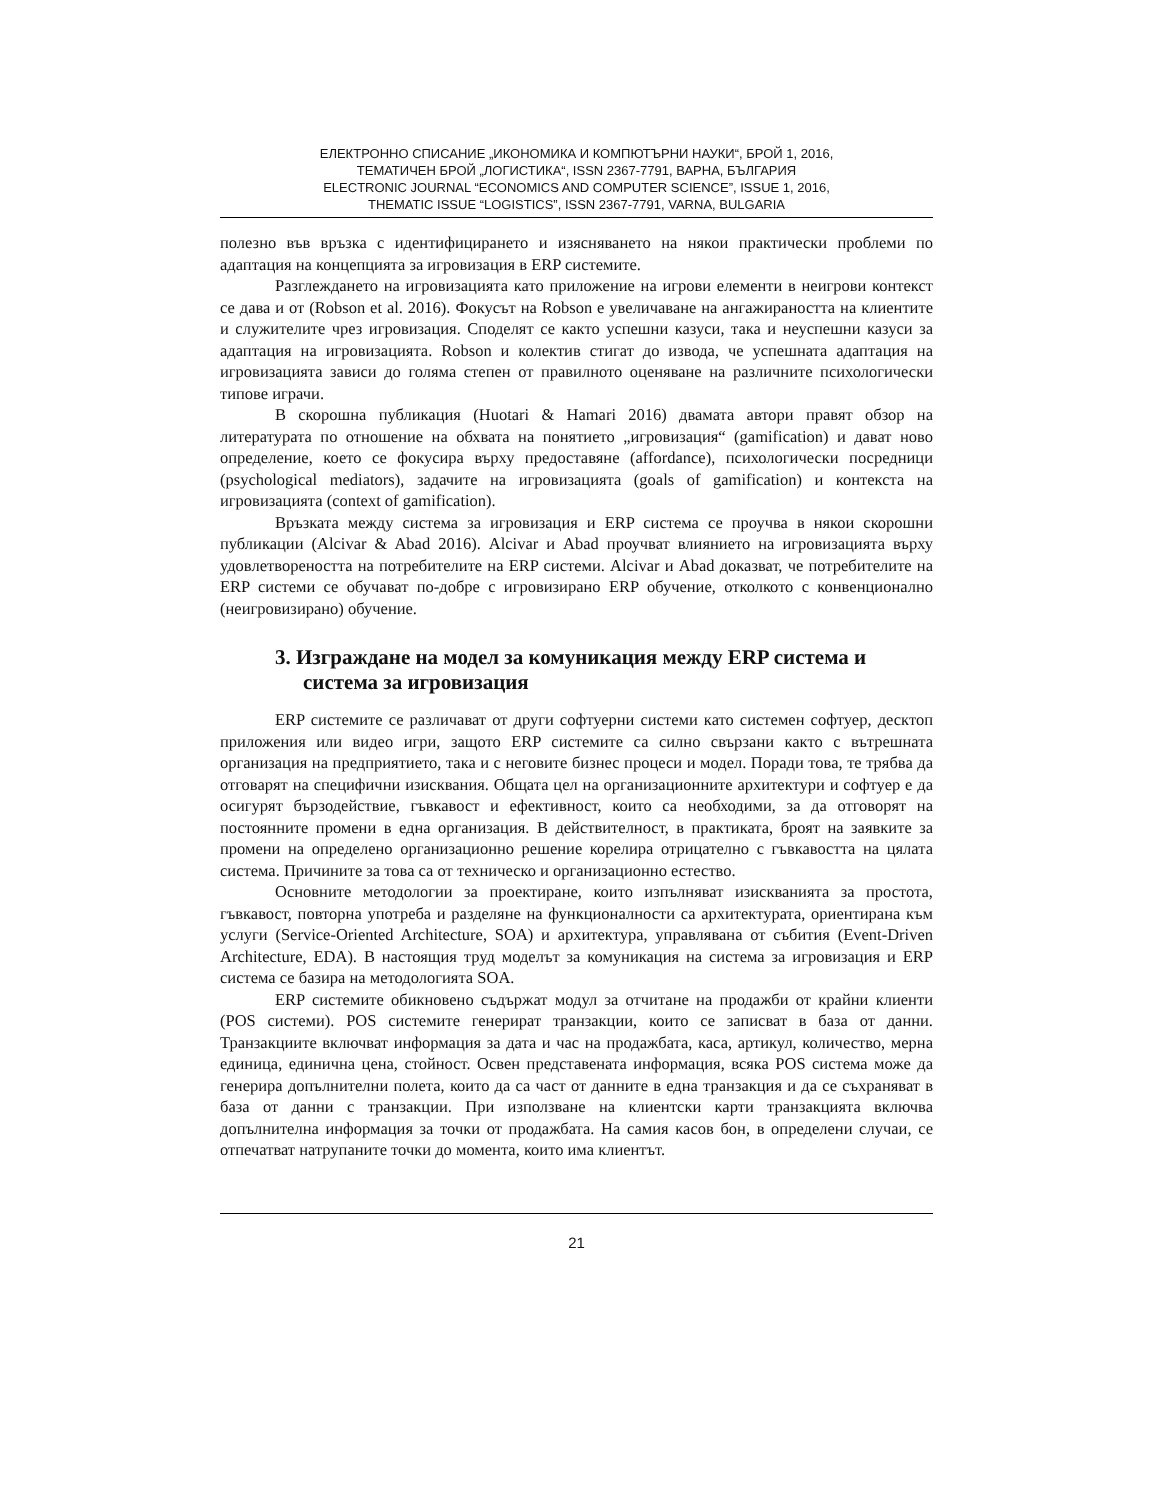ЕЛЕКТРОННО СПИСАНИЕ „ИКОНОМИКА И КОМПЮТЪРНИ НАУКИ“, БРОЙ 1, 2016,
ТЕМАТИЧЕН БРОЙ „ЛОГИСТИКА“, ISSN 2367-7791, ВАРНА, БЪЛГАРИЯ
ELECTRONIC JOURNAL “ECONOMICS AND COMPUTER SCIENCE”, ISSUE 1, 2016,
THEMATIC ISSUE “LOGISTICS”, ISSN 2367-7791, VARNA, BULGARIA
полезно във връзка с идентифицирането и изясняването на някои практически проблеми по адаптация на концепцията за игровизация в ERP системите.
Разглеждането на игровизацията като приложение на игрови елементи в неигрови контекст се дава и от (Robson et al. 2016). Фокусът на Robson е увеличаване на ангажираността на клиентите и служителите чрез игровизация. Споделят се както успешни казуси, така и неуспешни казуси за адаптация на игровизацията. Robson и колектив стигат до извода, че успешната адаптация на игровизацията зависи до голяма степен от правилното оценяване на различните психологически типове играчи.
В скорошна публикация (Huotari & Hamari 2016) двамата автори правят обзор на литературата по отношение на обхвата на понятието „игровизация“ (gamification) и дават ново определение, което се фокусира върху предоставяне (affordance), психологически посредници (psychological mediators), задачите на игровизацията (goals of gamification) и контекста на игровизацията (context of gamification).
Връзката между система за игровизация и ERP система се проучва в някои скорошни публикации (Alcivar & Abad 2016). Alcivar и Abad проучват влиянието на игровизацията върху удовлетвореността на потребителите на ERP системи. Alcivar и Abad доказват, че потребителите на ERP системи се обучават по-добре с игровизирано ERP обучение, отколкото с конвенционално (неигровизирано) обучение.
3. Изграждане на модел за комуникация между ERP система и система за игровизация
ERP системите се различават от други софтуерни системи като системен софтуер, десктоп приложения или видео игри, защото ERP системите са силно свързани както с вътрешната организация на предприятието, така и с неговите бизнес процеси и модел. Поради това, те трябва да отговарят на специфични изисквания. Общата цел на организационните архитектури и софтуер е да осигурят бързодействие, гъвкавост и ефективност, които са необходими, за да отговорят на постоянните промени в една организация. В действителност, в практиката, броят на заявките за промени на определено организационно решение корелира отрицателно с гъвкавостта на цялата система. Причините за това са от техническо и организационно естество.
Основните методологии за проектиране, които изпълняват изискванията за простота, гъвкавост, повторна употреба и разделяне на функционалности са архитектурата, ориентирана към услуги (Service-Oriented Architecture, SOA) и архитектура, управлявана от събития (Event-Driven Architecture, EDA). В настоящия труд моделът за комуникация на система за игровизация и ERP система се базира на методологията SOA.
ERP системите обикновено съдържат модул за отчитане на продажби от крайни клиенти (POS системи). POS системите генерират транзакции, които се записват в база от данни. Транзакциите включват информация за дата и час на продажбата, каса, артикул, количество, мерна единица, единична цена, стойност. Освен представената информация, всяка POS система може да генерира допълнителни полета, които да са част от данните в една транзакция и да се съхраняват в база от данни с транзакции. При използване на клиентски карти транзакцията включва допълнителна информация за точки от продажбата. На самия касов бон, в определени случаи, се отпечатват натрупаните точки до момента, които има клиентът.
21